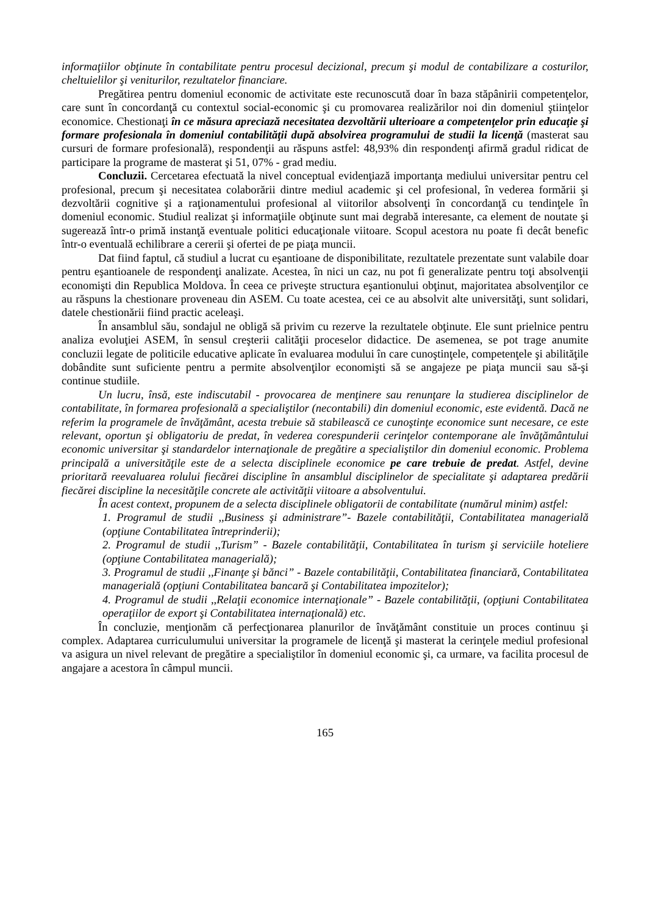informaţiilor obţinute în contabilitate pentru procesul decizional, precum şi modul de contabilizare a costurilor, cheltuielilor şi veniturilor, rezultatelor financiare.
Pregătirea pentru domeniul economic de activitate este recunoscută doar în baza stăpânirii competenţelor, care sunt în concordanţă cu contextul social-economic şi cu promovarea realizărilor noi din domeniul ştiinţelor economice. Chestionaţi în ce măsura apreciază necesitatea dezvoltării ulterioare a competenţelor prin educaţie şi formare profesionala în domeniul contabilităţii după absolvirea programului de studii la licenţă (masterat sau cursuri de formare profesională), respondenţii au răspuns astfel: 48,93% din respondenţi afirmă gradul ridicat de participare la programe de masterat şi 51, 07% - grad mediu.
Concluzii. Cercetarea efectuată la nivel conceptual evidenţiază importanţa mediului universitar pentru cel profesional, precum şi necesitatea colaborării dintre mediul academic şi cel profesional, în vederea formării şi dezvoltării cognitive şi a raţionamentului profesional al viitorilor absolvenţi în concordanţă cu tendinţele în domeniul economic. Studiul realizat şi informaţiile obţinute sunt mai degrabă interesante, ca element de noutate şi sugerează într-o primă instanţă eventuale politici educaţionale viitoare. Scopul acestora nu poate fi decât benefic într-o eventuală echilibrare a cererii şi ofertei de pe piaţa muncii.
Dat fiind faptul, că studiul a lucrat cu eşantioane de disponibilitate, rezultatele prezentate sunt valabile doar pentru eşantioanele de respondenţi analizate. Acestea, în nici un caz, nu pot fi generalizate pentru toţi absolvenţii economişti din Republica Moldova. În ceea ce priveşte structura eşantionului obţinut, majoritatea absolvenţilor ce au răspuns la chestionare proveneau din ASEM. Cu toate acestea, cei ce au absolvit alte universităţi, sunt solidari, datele chestionării fiind practic aceleaşi.
În ansamblul său, sondajul ne obligă să privim cu rezerve la rezultatele obţinute. Ele sunt prielnice pentru analiza evoluţiei ASEM, în sensul creşterii calităţii proceselor didactice. De asemenea, se pot trage anumite concluzii legate de politicile educative aplicate în evaluarea modului în care cunoştinţele, competenţele şi abilităţile dobândite sunt suficiente pentru a permite absolvenţilor economişti să se angajeze pe piaţa muncii sau să-şi continue studiile.
Un lucru, însă, este indiscutabil - provocarea de menţinere sau renunţare la studierea disciplinelor de contabilitate, în formarea profesională a specialiştilor (necontabili) din domeniul economic, este evidentă. Dacă ne referim la programele de învăţământ, acesta trebuie să stabilească ce cunoştinţe economice sunt necesare, ce este relevant, oportun şi obligatoriu de predat, în vederea corespunderii cerinţelor contemporane ale învăţământului economic universitar şi standardelor internaţionale de pregătire a specialiştilor din domeniul economic. Problema principală a universităţile este de a selecta disciplinele economice pe care trebuie de predat. Astfel, devine prioritară reevaluarea rolului fiecărei discipline în ansamblul disciplinelor de specialitate şi adaptarea predării fiecărei discipline la necesităţile concrete ale activităţii viitoare a absolventului.
În acest context, propunem de a selecta disciplinele obligatorii de contabilitate (numărul minim) astfel:
1. Programul de studii ,,Business şi administrare”- Bazele contabilităţii, Contabilitatea managerială (opţiune Contabilitatea întreprinderii);
2. Programul de studii ,,Turism” - Bazele contabilităţii, Contabilitatea în turism şi serviciile hoteliere (opţiune Contabilitatea managerială);
3. Programul de studii ,,Finanţe şi bănci” - Bazele contabilităţii, Contabilitatea financiară, Contabilitatea managerială (opţiuni Contabilitatea bancară şi Contabilitatea impozitelor);
4. Programul de studii ,,Relaţii economice internaţionale” - Bazele contabilităţii, (opţiuni Contabilitatea operaţiilor de export şi Contabilitatea internaţională) etc.
În concluzie, menţionăm că perfecţionarea planurilor de învăţământ constituie un proces continuu şi complex. Adaptarea curriculumului universitar la programele de licenţă şi masterat la cerinţele mediul profesional va asigura un nivel relevant de pregătire a specialiştilor în domeniul economic şi, ca urmare, va facilita procesul de angajare a acestora în câmpul muncii.
165